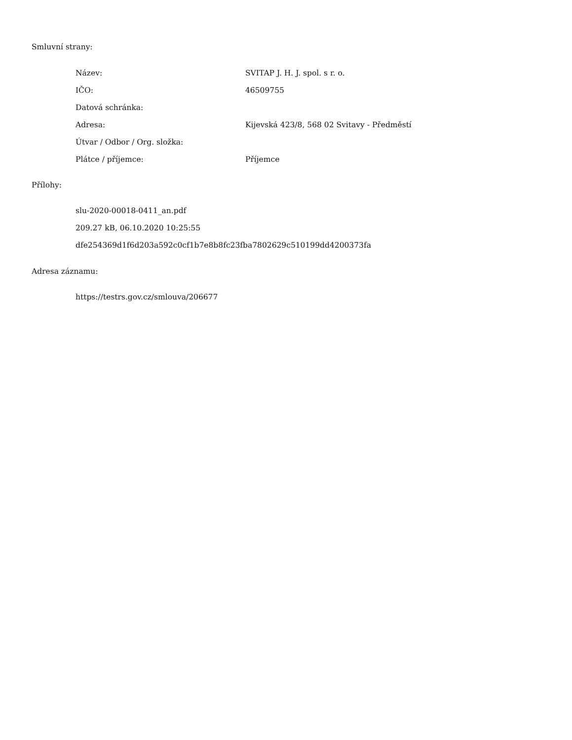Smluvní strany:
| Název: | SVITAP J. H. J. spol. s r. o. |
| IČO: | 46509755 |
| Datová schránka: | |
| Adresa: | Kijevská 423/8, 568 02 Svitavy - Předměstí |
| Útvar / Odbor / Org. složka: | |
| Plátce / příjemce: | Příjemce |
Přílohy:
slu-2020-00018-0411_an.pdf
209.27 kB, 06.10.2020 10:25:55
dfe254369d1f6d203a592c0cf1b7e8b8fc23fba7802629c510199dd4200373fa
Adresa záznamu:
https://testrs.gov.cz/smlouva/206677